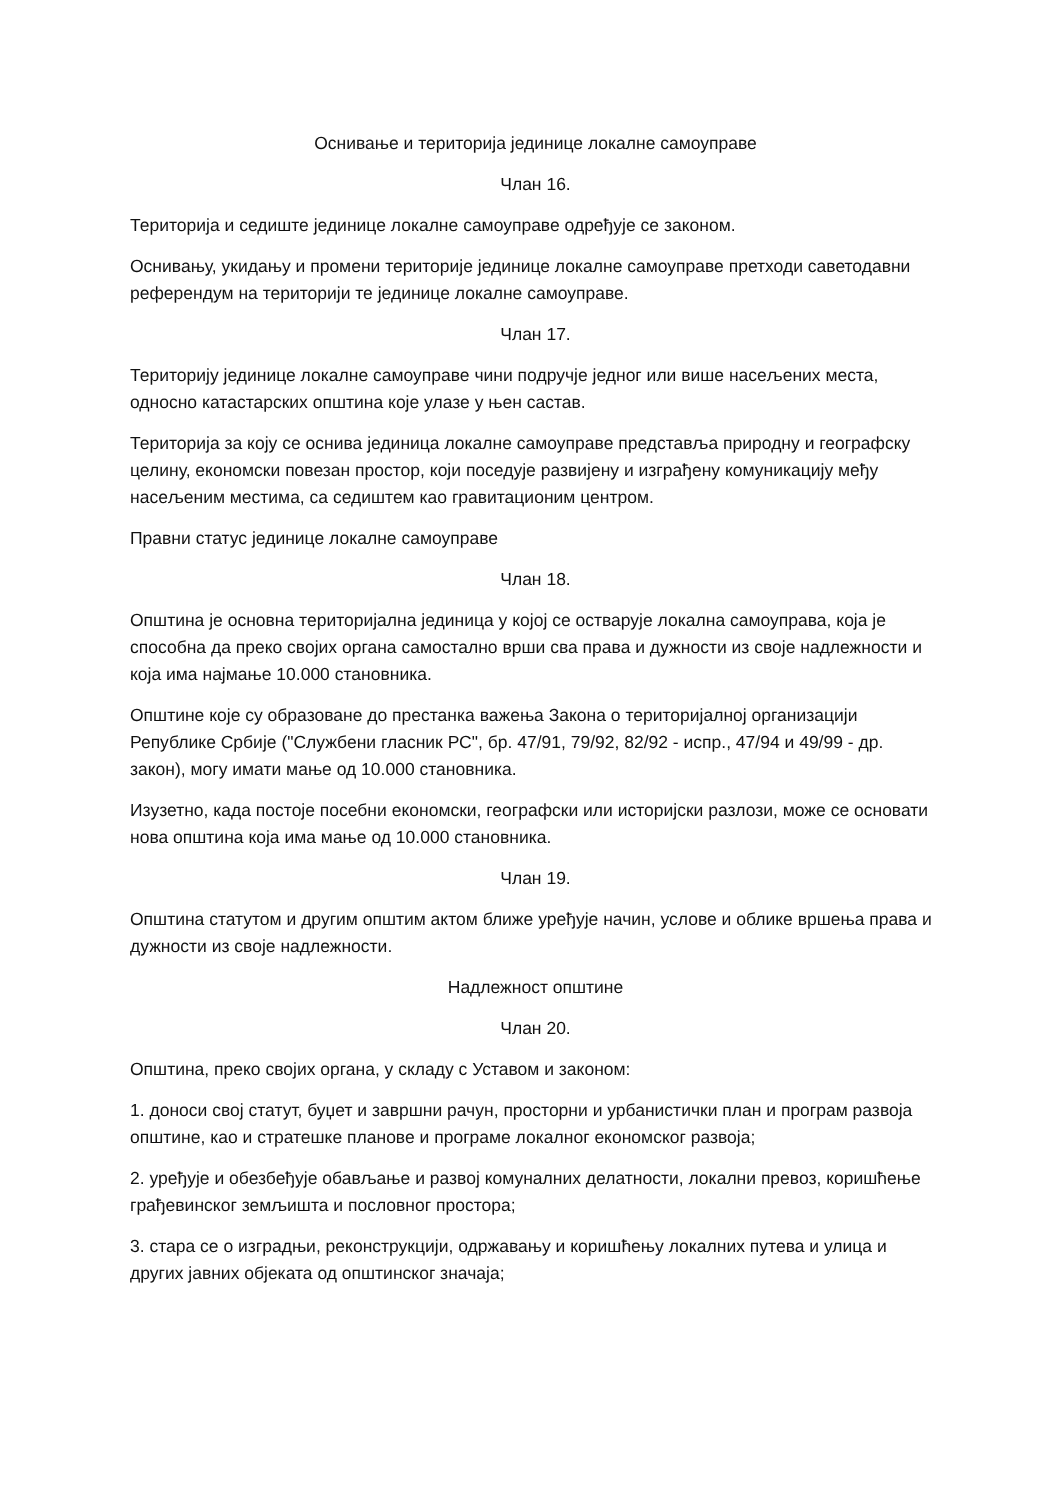Оснивање и територија јединице локалне самоуправе
Члан 16.
Територија и седиште јединице локалне самоуправе одређује се законом.
Оснивању, укидању и промени територије јединице локалне самоуправе претходи саветодавни референдум на територији те јединице локалне самоуправе.
Члан 17.
Територију јединице локалне самоуправе чини подручје једног или више насељених места, односно катастарских општина које улазе у њен састав.
Територија за коју се оснива јединица локалне самоуправе представља природну и географску целину, економски повезан простор, који поседује развијену и изграђену комуникацију међу насељеним местима, са седиштем као гравитационим центром.
Правни статус јединице локалне самоуправе
Члан 18.
Општина је основна територијална јединица у којој се остварује локална самоуправа, која је способна да преко својих органа самостално врши сва права и дужности из своје надлежности и која има најмање 10.000 становника.
Општине које су образоване до престанка важења Закона о територијалној организацији Републике Србије ("Службени гласник РС", бр. 47/91, 79/92, 82/92 - испр., 47/94 и 49/99 - др. закон), могу имати мање од 10.000 становника.
Изузетно, када постоје посебни економски, географски или историјски разлози, може се основати нова општина која има мање од 10.000 становника.
Члан 19.
Општина статутом и другим општим актом ближе уређује начин, услове и облике вршења права и дужности из своје надлежности.
Надлежност општине
Члан 20.
Општина, преко својих органа, у складу с Уставом и законом:
1. доноси свој статут, буџет и завршни рачун, просторни и урбанистички план и програм развоја општине, као и стратешке планове и програме локалног економског развоја;
2. уређује и обезбеђује обављање и развој комуналних делатности, локални превоз, коришћење грађевинског земљишта и пословног простора;
3. стара се о изградњи, реконструкцији, одржавању и коришћењу локалних путева и улица и других јавних објеката од општинског значаја;